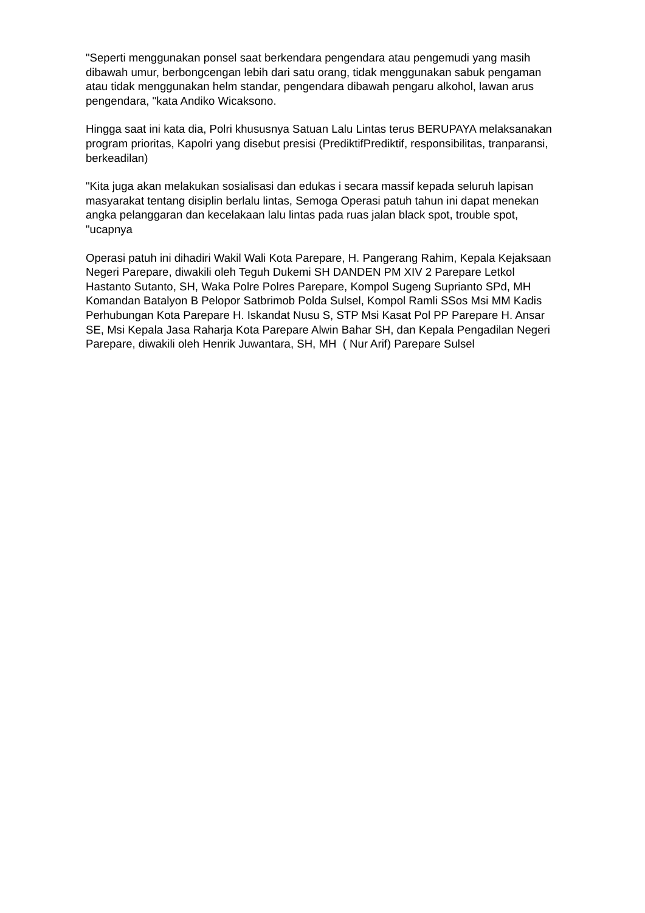"Seperti menggunakan ponsel saat berkendara pengendara atau pengemudi yang masih dibawah umur, berbongcengan lebih dari satu orang, tidak menggunakan sabuk pengaman atau tidak menggunakan helm standar, pengendara dibawah pengaru alkohol, lawan arus pengendara, "kata Andiko Wicaksono.
Hingga saat ini kata dia, Polri khususnya Satuan Lalu Lintas terus BERUPAYA melaksanakan program prioritas, Kapolri yang disebut presisi (PrediktifPrediktif, responsibilitas, tranparansi, berkeadilan)
"Kita juga akan melakukan sosialisasi dan edukas i secara massif kepada seluruh lapisan masyarakat tentang disiplin berlalu lintas, Semoga Operasi patuh tahun ini dapat menekan angka pelanggaran dan kecelakaan lalu lintas pada ruas jalan black spot, trouble spot, "ucapnya
Operasi patuh ini dihadiri Wakil Wali Kota Parepare, H. Pangerang Rahim, Kepala Kejaksaan Negeri Parepare, diwakili oleh Teguh Dukemi SH DANDEN PM XIV 2 Parepare Letkol Hastanto Sutanto, SH, Waka Polre Polres Parepare, Kompol Sugeng Suprianto SPd, MH Komandan Batalyon B Pelopor Satbrimob Polda Sulsel, Kompol Ramli SSos Msi MM Kadis Perhubungan Kota Parepare H. Iskandat Nusu S, STP Msi Kasat Pol PP Parepare H. Ansar SE, Msi Kepala Jasa Raharja Kota Parepare Alwin Bahar SH, dan Kepala Pengadilan Negeri Parepare, diwakili oleh Henrik Juwantara, SH, MH ( Nur Arif) Parepare Sulsel